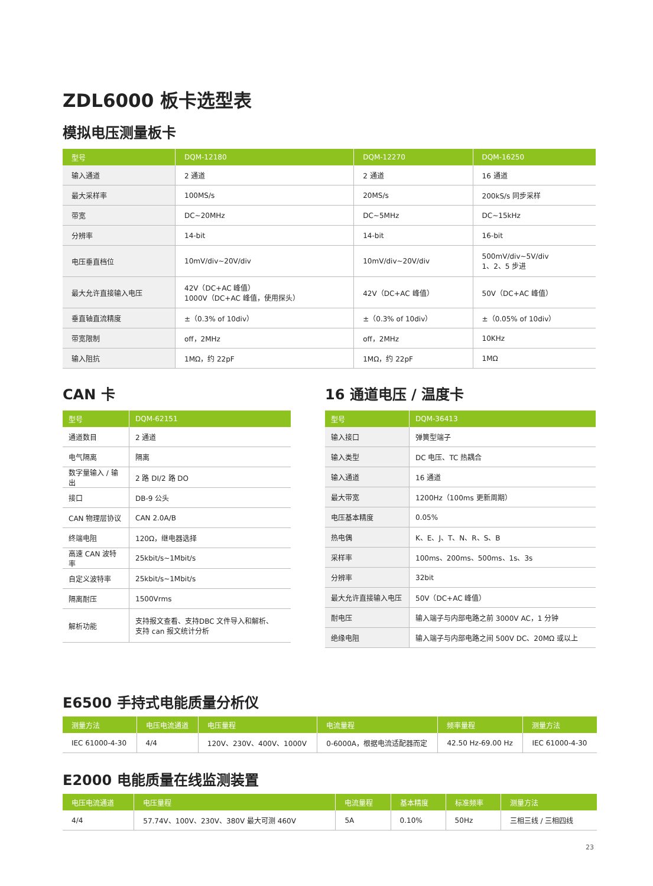ZDL6000 板卡选型表
模拟电压测量板卡
| 型号 | DQM-12180 | DQM-12270 | DQM-16250 |
| --- | --- | --- | --- |
| 输入通道 | 2 通道 | 2 通道 | 16 通道 |
| 最大采样率 | 100MS/s | 20MS/s | 200kS/s 同步采样 |
| 带宽 | DC~20MHz | DC~5MHz | DC~15kHz |
| 分辨率 | 14-bit | 14-bit | 16-bit |
| 电压垂直档位 | 10mV/div~20V/div | 10mV/div~20V/div | 500mV/div~5V/div 1、2、5 步进 |
| 最大允许直接输入电压 | 42V（DC+AC 峰值） 1000V（DC+AC 峰值，使用探头） | 42V（DC+AC 峰值） | 50V（DC+AC 峰值） |
| 垂直轴直流精度 | ±（0.3% of 10div） | ±（0.3% of 10div） | ±（0.05% of 10div） |
| 带宽限制 | off，2MHz | off，2MHz | 10KHz |
| 输入阻抗 | 1MΩ，约 22pF | 1MΩ，约 22pF | 1MΩ |
CAN 卡
| 型号 | DQM-62151 |
| --- | --- |
| 通道数目 | 2 通道 |
| 电气隔离 | 隔离 |
| 数字量输入 / 输出 | 2 路 DI/2 路 DO |
| 接口 | DB-9 公头 |
| CAN 物理层协议 | CAN 2.0A/B |
| 终端电阻 | 120Ω，继电器选择 |
| 高速 CAN 波特率 | 25kbit/s~1Mbit/s |
| 自定义波特率 | 25kbit/s~1Mbit/s |
| 隔离耐压 | 1500Vrms |
| 解析功能 | 支持报文查看、支持DBC 文件导入和解析、 支持 can 报文统计分析 |
16 通道电压 / 温度卡
| 型号 | DQM-36413 |
| --- | --- |
| 输入接口 | 弹簧型端子 |
| 输入类型 | DC 电压、TC 热耦合 |
| 输入通道 | 16 通道 |
| 最大带宽 | 1200Hz（100ms 更新周期） |
| 电压基本精度 | 0.05% |
| 热电偶 | K、E、J、T、N、R、S、B |
| 采样率 | 100ms、200ms、500ms、1s、3s |
| 分辨率 | 32bit |
| 最大允许直接输入电压 | 50V（DC+AC 峰值） |
| 耐电压 | 输入端子与内部电路之前 3000V AC，1 分钟 |
| 绝缘电阻 | 输入端子与内部电路之间 500V DC、20MΩ 或以上 |
E6500 手持式电能质量分析仪
| 测量方法 | 电压电流通道 | 电压量程 | 电流量程 | 频率量程 | 测量方法 |
| --- | --- | --- | --- | --- | --- |
| IEC 61000-4-30 | 4/4 | 120V、230V、400V、1000V | 0-6000A，根据电流适配器而定 | 42.50 Hz-69.00 Hz | IEC 61000-4-30 |
E2000 电能质量在线监测装置
| 电压电流通道 | 电压量程 | 电流量程 | 基本精度 | 标准频率 | 测量方法 |
| --- | --- | --- | --- | --- | --- |
| 4/4 | 57.74V、100V、230V、380V 最大可测 460V | 5A | 0.10% | 50Hz | 三相三线 / 三相四线 |
23